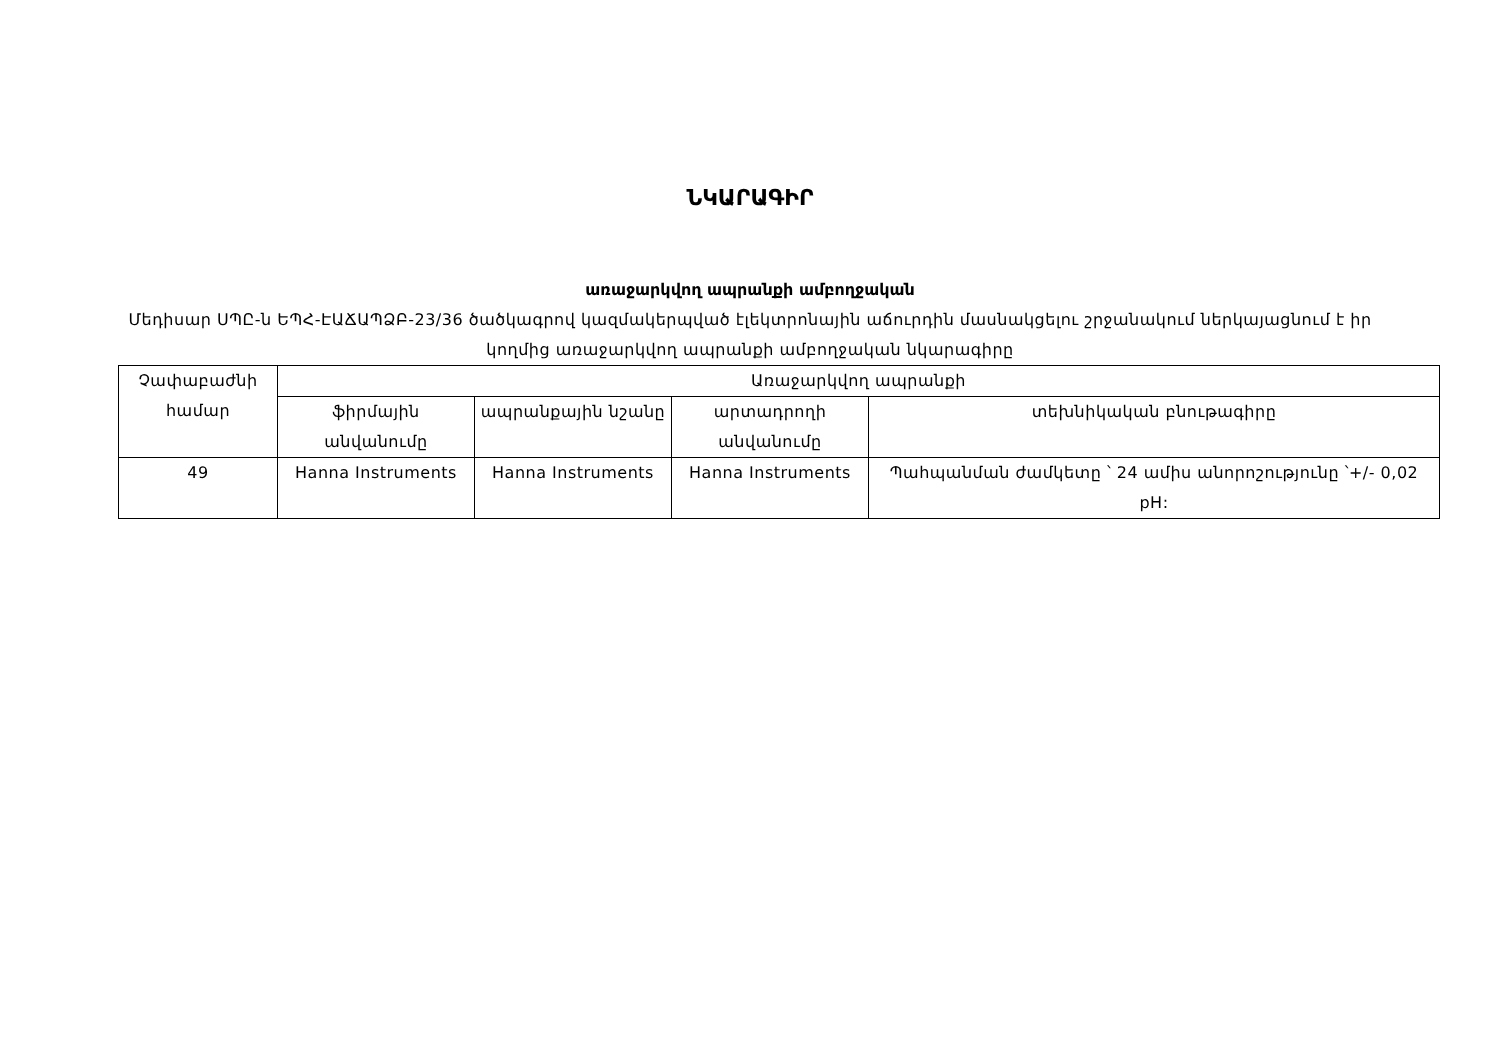ՆԿԱՐԱԳԻՐ
առաջարկվող ապրանքի ամբողջական
Մեդիսար ՍՊԸ-ն ԵՊՀ-ԷԱՃԱՊՁԲ-23/36 ծածկագրով կազմակերպված էլեկտրոնային աճուրդին մասնակցելու շրջանակում ներկայացնում է իր կողմից առաջարկվող ապրանքի ամբողջական նկարագիրը
| Չափաբաժնի համար | Առաջարկվող ապրանքի | | | |
| --- | --- | --- | --- | --- |
| | ֆիրմային անվանումը | ապրանքային նշանը | արտադրողի անվանումը | տեխնիկական բնութագիրը |
| 49 | Hanna Instruments | Hanna Instruments | Hanna Instruments | Պահպանման ժամկետը ՝ 24 ամիս անորոշությունը ՝+/- 0,02 pH: |